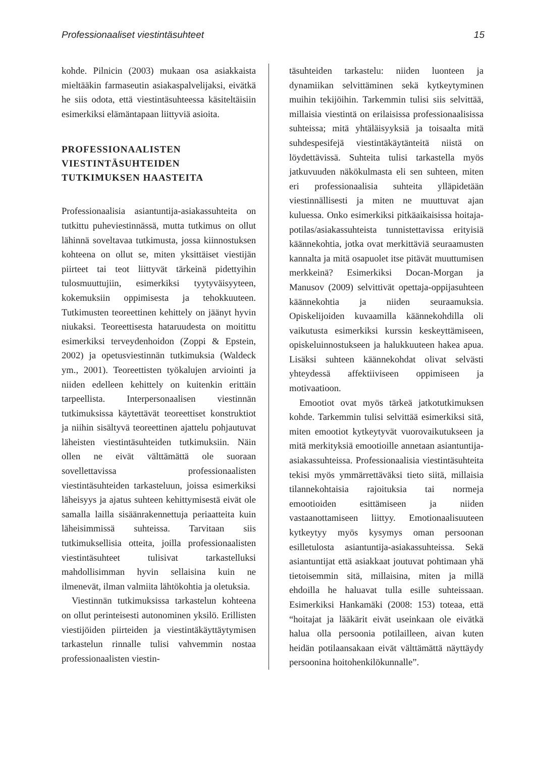Professionaaliset viestintäsuhteet 15
kohde. Pilnicin (2003) mukaan osa asiakkaista mieltääkin farmaseutin asiakaspalvelijaksi, eivätkä he siis odota, että viestintäsuhteessa käsiteltäisiin esimerkiksi elämäntapaan liittyviä asioita.
PROFESSIONAALISTEN VIESTINTÄSUHTEIDEN TUTKIMUKSEN HAASTEITA
Professionaalisia asiantuntija-asiakassuhteita on tutkittu puheviestinnässä, mutta tutkimus on ollut lähinnä soveltavaa tutkimusta, jossa kiinnostuksen kohteena on ollut se, miten yksittäiset viestijän piirteet tai teot liittyvät tärkeinä pidettyihin tulosmuuttujiin, esimerkiksi tyytyväisyyteen, kokemuksiin oppimisesta ja tehokkuuteen. Tutkimusten teoreettinen kehittely on jäänyt hyvin niukaksi. Teoreettisesta hataruudesta on moitittu esimerkiksi terveydenhoidon (Zoppi & Epstein, 2002) ja opetusviestinnän tutkimuksia (Waldeck ym., 2001). Teoreettisten työkalujen arviointi ja niiden edelleen kehittely on kuitenkin erittäin tarpeellista. Interpersonaalisen viestinnän tutkimuksissa käytettävät teoreettiset konstruktiot ja niihin sisältyvä teoreettinen ajattelu pohjautuvat läheisten viestintäsuhteiden tutkimuksiin. Näin ollen ne eivät välttämättä ole suoraan sovellettavissa professionaalisten viestintäsuhteiden tarkasteluun, joissa esimerkiksi läheisyys ja ajatus suhteen kehittymisestä eivät ole samalla lailla sisäänrakennettuja periaatteita kuin läheisimmissä suhteissa. Tarvitaan siis tutkimuksellisia otteita, joilla professionaalisten viestintäsuhteet tulisivat tarkastelluksi mahdollisimman hyvin sellaisina kuin ne ilmenevät, ilman valmiita lähtökohtia ja oletuksia.
Viestinnän tutkimuksissa tarkastelun kohteena on ollut perinteisesti autonominen yksilö. Erillisten viestijöiden piirteiden ja viestintäkäyttäytymisen tarkastelun rinnalle tulisi vahvemmin nostaa professionaalisten viestin-
täsuhteiden tarkastelu: niiden luonteen ja dynamiikan selvittäminen sekä kytkeytyminen muihin tekijöihin. Tarkemmin tulisi siis selvittää, millaisia viestintä on erilaisissa professionaalisissa suhteissa; mitä yhtäläisyyksiä ja toisaalta mitä suhdespesifejä viestintäkäytänteitä niistä on löydettävissä. Suhteita tulisi tarkastella myös jatkuvuuden näkökulmasta eli sen suhteen, miten eri professionaalisia suhteita ylläpidetään viestinnällisesti ja miten ne muuttuvat ajan kuluessa. Onko esimerkiksi pitkäaikaisissa hoitaja-potilas/asiakassuhteista tunnistettavissa erityisiä käännekohtia, jotka ovat merkittäviä seuraamusten kannalta ja mitä osapuolet itse pitävät muuttumisen merkkeinä? Esimerkiksi Docan-Morgan ja Manusov (2009) selvittivät opettaja-oppijasuhteen käännekohtia ja niiden seuraamuksia. Opiskelijoiden kuvaamilla käännekohdilla oli vaikutusta esimerkiksi kurssin keskeyttämiseen, opiskeluinnostukseen ja halukkuuteen hakea apua. Lisäksi suhteen käännekohdat olivat selvästi yhteydessä affektiiviseen oppimiseen ja motivaatioon.
Emootiot ovat myös tärkeä jatkotutkimuksen kohde. Tarkemmin tulisi selvittää esimerkiksi sitä, miten emootiot kytkeytyvät vuorovaikutukseen ja mitä merkityksiä emootioille annetaan asiantuntija-asiakassuhteissa. Professionaalisia viestintäsuhteita tekisi myös ymmärrettäväksi tieto siitä, millaisia tilannekohtaisia rajoituksia tai normeja emootioiden esittämiseen ja niiden vastaanottamiseen liittyy. Emotionaalisuuteen kytkeytyy myös kysymys oman persoonan esilletulosta asiantuntija-asiakassuhteissa. Sekä asiantuntijat että asiakkaat joutuvat pohtimaan yhä tietoisemmin sitä, millaisina, miten ja millä ehdoilla he haluavat tulla esille suhteissaan. Esimerkiksi Hankamäki (2008: 153) toteaa, että “hoitajat ja lääkärit eivät useinkaan ole eivätkä halua olla persoonia potilailleen, aivan kuten heidän potilaansakaan eivät välttämättä näyttäydy persoonina hoitohenkilökunnalle”.